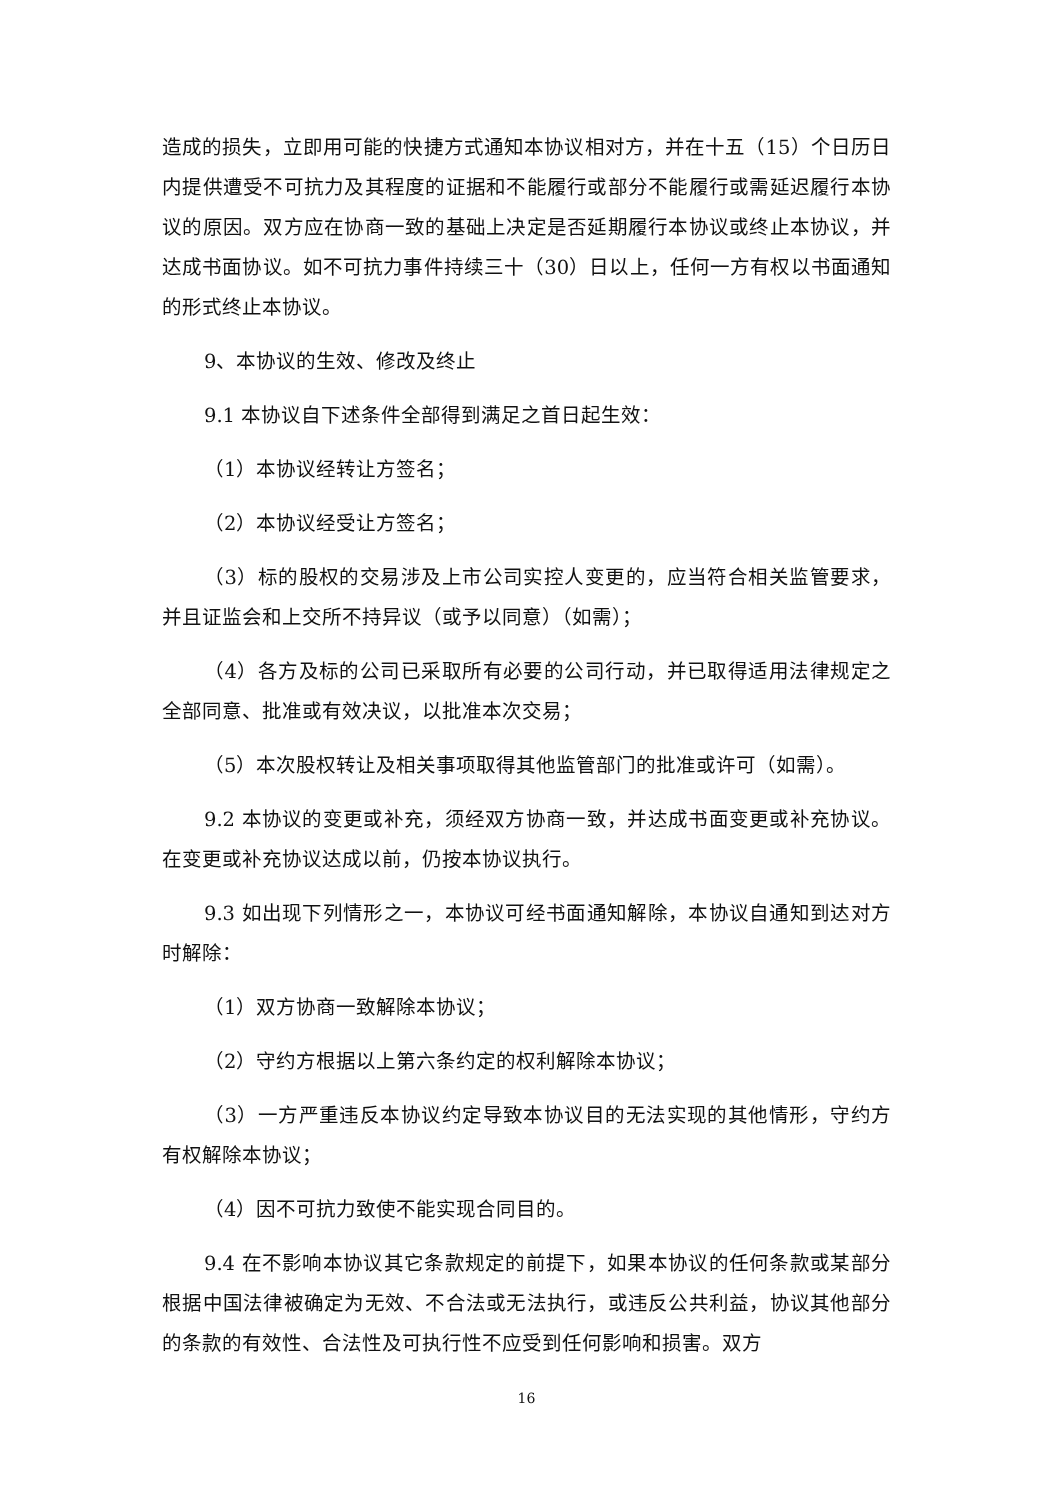造成的损失，立即用可能的快捷方式通知本协议相对方，并在十五（15）个日历日内提供遭受不可抗力及其程度的证据和不能履行或部分不能履行或需延迟履行本协议的原因。双方应在协商一致的基础上决定是否延期履行本协议或终止本协议，并达成书面协议。如不可抗力事件持续三十（30）日以上，任何一方有权以书面通知的形式终止本协议。
9、本协议的生效、修改及终止
9.1 本协议自下述条件全部得到满足之首日起生效：
（1）本协议经转让方签名；
（2）本协议经受让方签名；
（3）标的股权的交易涉及上市公司实控人变更的，应当符合相关监管要求，并且证监会和上交所不持异议（或予以同意）（如需）；
（4）各方及标的公司已采取所有必要的公司行动，并已取得适用法律规定之全部同意、批准或有效决议，以批准本次交易；
（5）本次股权转让及相关事项取得其他监管部门的批准或许可（如需）。
9.2 本协议的变更或补充，须经双方协商一致，并达成书面变更或补充协议。在变更或补充协议达成以前，仍按本协议执行。
9.3 如出现下列情形之一，本协议可经书面通知解除，本协议自通知到达对方时解除：
（1）双方协商一致解除本协议；
（2）守约方根据以上第六条约定的权利解除本协议；
（3）一方严重违反本协议约定导致本协议目的无法实现的其他情形，守约方有权解除本协议；
（4）因不可抗力致使不能实现合同目的。
9.4 在不影响本协议其它条款规定的前提下，如果本协议的任何条款或某部分根据中国法律被确定为无效、不合法或无法执行，或违反公共利益，协议其他部分的条款的有效性、合法性及可执行性不应受到任何影响和损害。双方
16